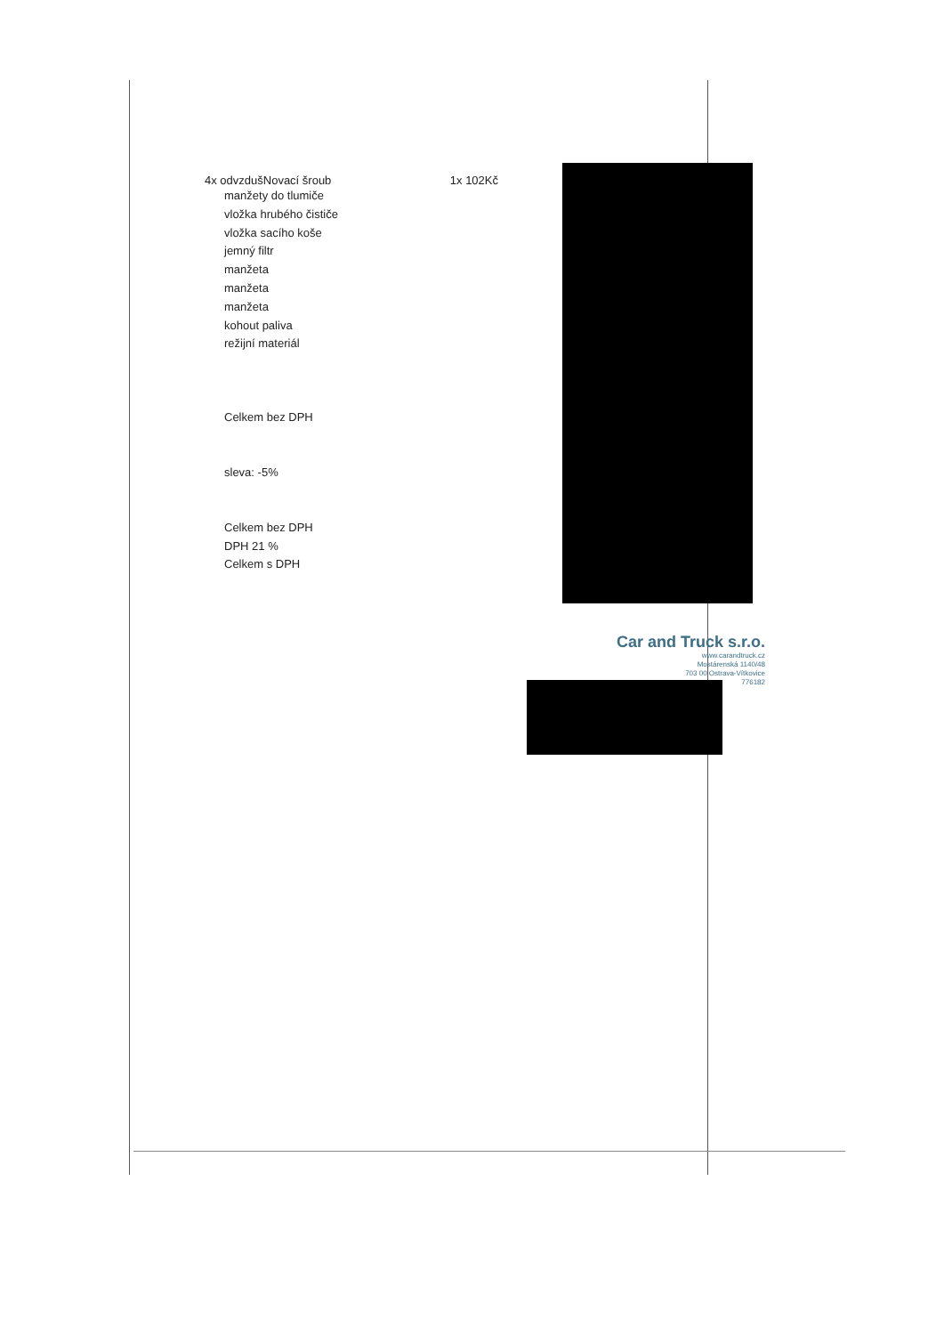4x odvzdušNovací šroub 1x 102Kč
manžety do tlumiče
vložka hrubého čističe
vložka sacího koše
jemný filtr
manžeta
manžeta
manžeta
kohout paliva
režijní materiál
Celkem bez DPH
sleva: -5%
Celkem bez DPH
DPH 21 %
Celkem s DPH
Car and Truck s.r.o.
www.carandtruck.cz
Mostárenská 1140/48
703 00 Ostrava-Vítkovice
776182